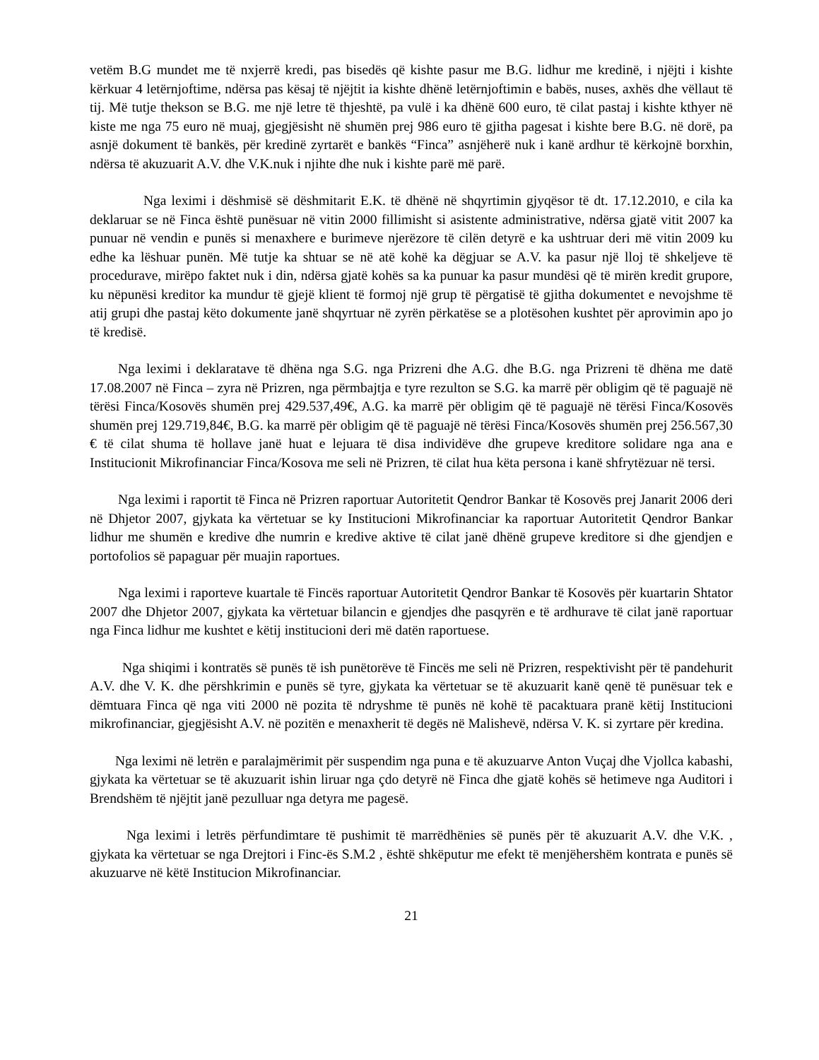vetëm B.G mundet me të nxjerrë kredi, pas bisedës që kishte pasur me B.G. lidhur me kredinë, i njëjti i kishte kërkuar 4 letërnjoftime, ndërsa pas kësaj të njëjtit ia kishte dhënë letërnjoftimin e babës, nuses, axhës dhe vëllaut të tij. Më tutje thekson se B.G. me një letre të thjeshtë, pa vulë i ka dhënë 600 euro, të cilat pastaj i kishte kthyer në kiste me nga 75 euro në muaj, gjegjësisht në shumën prej 986 euro të gjitha pagesat i kishte bere B.G. në dorë, pa asnjë dokument të bankës, për kredinë zyrtarët e bankës “Finca” asnjëherë nuk i kanë ardhur të kërkojnë borxhin, ndërsa të akuzuarit A.V. dhe V.K.nuk i njihte dhe nuk i kishte parë më parë.
Nga leximi i dëshmisë së dëshmitarit E.K. të dhënë në shqyrtimin gjyqësor të dt. 17.12.2010, e cila ka deklaruar se në Finca është punësuar në vitin 2000 fillimisht si asistente administrative, ndërsa gjatë vitit 2007 ka punuar në vendin e punës si menaxhere e burimeve njerëzore të cilën detyrë e ka ushtruar deri më vitin 2009 ku edhe ka lëshuar punën. Më tutje ka shtuar se në atë kohë ka dëgjuar se A.V. ka pasur një lloj të shkeljeve të procedurave, mirëpo faktet nuk i din, ndërsa gjatë kohës sa ka punuar ka pasur mundësi që të mirën kredit grupore, ku nëpunësi kreditor ka mundur të gjejë klient të formoj një grup të përgatisë të gjitha dokumentet e nevojshme të atij grupi dhe pastaj këto dokumente janë shqyrtuar në zyrën përkatëse se a plotësohen kushtet për aprovimin apo jo të kredisë.
Nga leximi i deklaratave të dhëna nga S.G. nga Prizreni dhe A.G. dhe B.G. nga Prizreni të dhëna me datë 17.08.2007 në Finca – zyra në Prizren, nga përmbajtja e tyre rezulton se S.G. ka marrë për obligim që të paguajë në tërësi Finca/Kosovës shumën prej 429.537,49€, A.G. ka marrë për obligim që të paguajë në tërësi Finca/Kosovës shumën prej 129.719,84€, B.G. ka marrë për obligim që të paguajë në tërësi Finca/Kosovës shumën prej 256.567,30 € të cilat shuma të hollave janë huat e lejuara të disa individëve dhe grupeve kreditore solidare nga ana e Institucionit Mikrofinanciar Finca/Kosova me seli në Prizren, të cilat hua këta persona i kanë shfrytëzuar në tersi.
Nga leximi i raportit të Finca në Prizren raportuar Autoritetit Qendror Bankar të Kosovës prej Janarit 2006 deri në Dhjetor 2007, gjykata ka vërtetuar se ky Institucioni Mikrofinanciar ka raportuar Autoritetit Qendror Bankar lidhur me shumën e kredive dhe numrin e kredive aktive të cilat janë dhënë grupeve kreditore si dhe gjendjen e portofolios së papaguar për muajin raportues.
Nga leximi i raporteve kuartale të Fincës raportuar Autoritetit Qendror Bankar të Kosovës për kuartarin Shtator 2007 dhe Dhjetor 2007, gjykata ka vërtetuar bilancin e gjendjes dhe pasqyrën e të ardhurave të cilat janë raportuar nga Finca lidhur me kushtet e këtij institucioni deri më datën raportuese.
Nga shiqimi i kontratës së punës të ish punëtorëve të Fincës me seli në Prizren, respektivisht për të pandehurit A.V. dhe V. K. dhe përshkrimin e punës së tyre, gjykata ka vërtetuar se të akuzuarit kanë qenë të punësuar tek e dëmtuara Finca që nga viti 2000 në pozita të ndryshme të punës në kohë të pacaktuara pranë këtij Institucioni mikrofinanciar, gjegjësisht A.V. në pozitën e menaxherit të degës në Malishevë, ndërsa V. K. si zyrtare për kredina.
Nga leximi në letrën e paralajmërimit për suspendim nga puna e të akuzuarve Anton Vuçaj dhe Vjollca kabashi, gjykata ka vërtetuar se të akuzuarit ishin liruar nga çdo detyrë në Finca dhe gjatë kohës së hetimeve nga Auditori i Brendshëm të njëjtit janë pezulluar nga detyra me pagesë.
Nga leximi i letrës përfundimtare të pushimit të marrëdhënies së punës për të akuzuarit A.V. dhe V.K. , gjykata ka vërtetuar se nga Drejtori i Finc-ës S.M.2 , është shkëputur me efekt të menjëhershëm kontrata e punës së akuzuarve në këtë Institucion Mikrofinanciar.
21